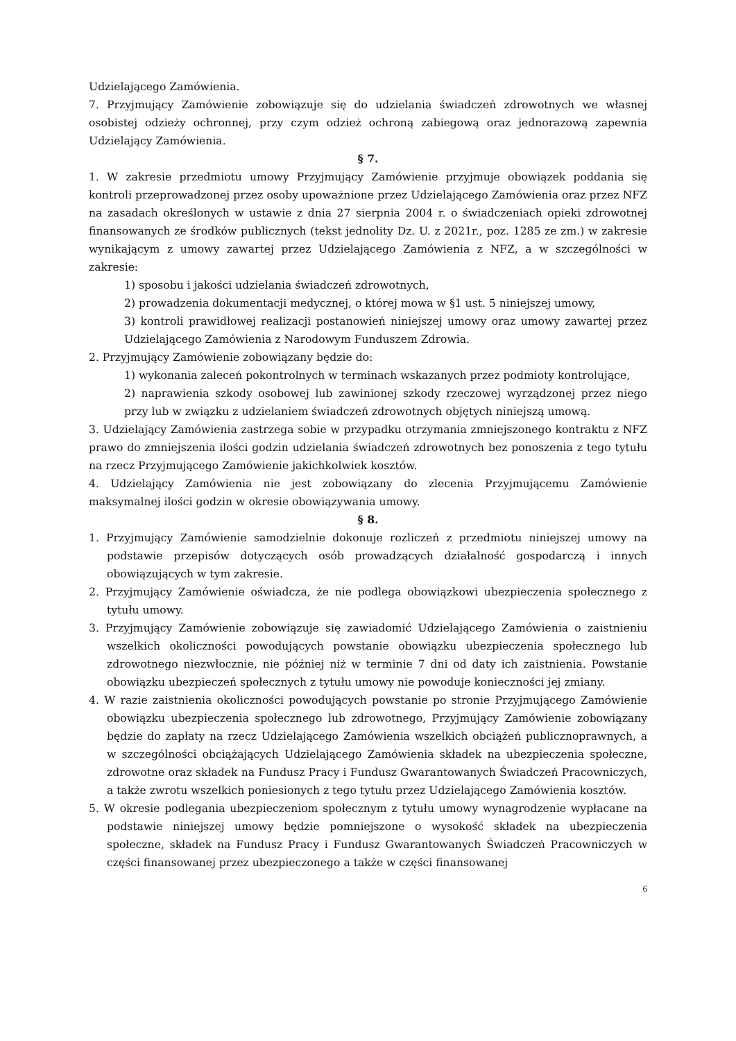Udzielającego Zamówienia.
7. Przyjmujący Zamówienie zobowiązuje się do udzielania świadczeń zdrowotnych we własnej osobistej odzieży ochronnej, przy czym odzież ochroną zabiegową oraz jednorazową zapewnia Udzielający Zamówienia.
§ 7.
1. W zakresie przedmiotu umowy Przyjmujący Zamówienie przyjmuje obowiązek poddania się kontroli przeprowadzonej przez osoby upoważnione przez Udzielającego Zamówienia oraz przez NFZ na zasadach określonych w ustawie z dnia 27 sierpnia 2004 r. o świadczeniach opieki zdrowotnej finansowanych ze środków publicznych (tekst jednolity Dz. U. z 2021r., poz. 1285 ze zm.) w zakresie wynikającym z umowy zawartej przez Udzielającego Zamówienia z NFZ, a w szczególności w zakresie:
1) sposobu i jakości udzielania świadczeń zdrowotnych,
2) prowadzenia dokumentacji medycznej, o której mowa w §1 ust. 5 niniejszej umowy,
3) kontroli prawidłowej realizacji postanowień niniejszej umowy oraz umowy zawartej przez Udzielającego Zamówienia z Narodowym Funduszem Zdrowia.
2. Przyjmujący Zamówienie zobowiązany będzie do:
1) wykonania zaleceń pokontrolnych w terminach wskazanych przez podmioty kontrolujące,
2) naprawienia szkody osobowej lub zawinionej szkody rzeczowej wyrządzonej przez niego przy lub w związku z udzielaniem świadczeń zdrowotnych objętych niniejszą umową.
3. Udzielający Zamówienia zastrzega sobie w przypadku otrzymania zmniejszonego kontraktu z NFZ prawo do zmniejszenia ilości godzin udzielania świadczeń zdrowotnych bez ponoszenia z tego tytułu na rzecz Przyjmującego Zamówienie jakichkolwiek kosztów.
4. Udzielający Zamówienia nie jest zobowiązany do zlecenia Przyjmującemu Zamówienie maksymalnej ilości godzin w okresie obowiązywania umowy.
§ 8.
1. Przyjmujący Zamówienie samodzielnie dokonuje rozliczeń z przedmiotu niniejszej umowy na podstawie przepisów dotyczących osób prowadzących działalność gospodarczą i innych obowiązujących w tym zakresie.
2. Przyjmujący Zamówienie oświadcza, że nie podlega obowiązkowi ubezpieczenia społecznego z tytułu umowy.
3. Przyjmujący Zamówienie zobowiązuje się zawiadomić Udzielającego Zamówienia o zaistnieniu wszelkich okoliczności powodujących powstanie obowiązku ubezpieczenia społecznego lub zdrowotnego niezwłocznie, nie później niż w terminie 7 dni od daty ich zaistnienia. Powstanie obowiązku ubezpieczeń społecznych z tytułu umowy nie powoduje konieczności jej zmiany.
4. W razie zaistnienia okoliczności powodujących powstanie po stronie Przyjmującego Zamówienie obowiązku ubezpieczenia społecznego lub zdrowotnego, Przyjmujący Zamówienie zobowiązany będzie do zapłaty na rzecz Udzielającego Zamówienia wszelkich obciążeń publicznoprawnych, a w szczególności obciążających Udzielającego Zamówienia składek na ubezpieczenia społeczne, zdrowotne oraz składek na Fundusz Pracy i Fundusz Gwarantowanych Świadczeń Pracowniczych, a także zwrotu wszelkich poniesionych z tego tytułu przez Udzielającego Zamówienia kosztów.
5. W okresie podlegania ubezpieczeniom społecznym z tytułu umowy wynagrodzenie wypłacane na podstawie niniejszej umowy będzie pomniejszone o wysokość składek na ubezpieczenia społeczne, składek na Fundusz Pracy i Fundusz Gwarantowanych Świadczeń Pracowniczych w części finansowanej przez ubezpieczonego a także w części finansowanej
6